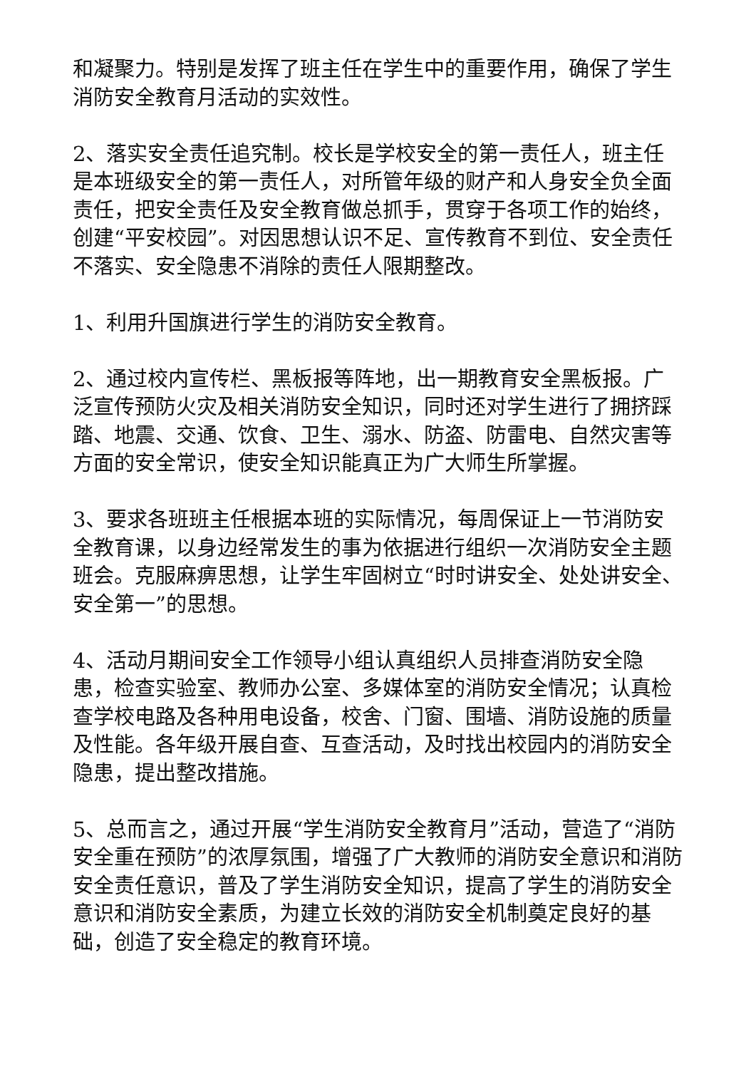和凝聚力。特别是发挥了班主任在学生中的重要作用，确保了学生消防安全教育月活动的实效性。
2、落实安全责任追究制。校长是学校安全的第一责任人，班主任是本班级安全的第一责任人，对所管年级的财产和人身安全负全面责任，把安全责任及安全教育做总抓手，贯穿于各项工作的始终，创建“平安校园”。对因思想认识不足、宣传教育不到位、安全责任不落实、安全隐患不消除的责任人限期整改。
1、利用升国旗进行学生的消防安全教育。
2、通过校内宣传栏、黑板报等阵地，出一期教育安全黑板报。广泛宣传预防火灾及相关消防安全知识，同时还对学生进行了拥挤踩踏、地震、交通、饮食、卫生、溺水、防盗、防雷电、自然灾害等方面的安全常识，使安全知识能真正为广大师生所掌握。
3、要求各班班主任根据本班的实际情况，每周保证上一节消防安全教育课，以身边经常发生的事为依据进行组织一次消防安全主题班会。克服麻痹思想，让学生牢固树立“时时讲安全、处处讲安全、安全第一”的思想。
4、活动月期间安全工作领导小组认真组织人员排查消防安全隐患，检查实验室、教师办公室、多媒体室的消防安全情况；认真检查学校电路及各种用电设备，校舍、门窗、围墙、消防设施的质量及性能。各年级开展自查、互查活动，及时找出校园内的消防安全隐患，提出整改措施。
5、总而言之，通过开展“学生消防安全教育月”活动，营造了“消防安全重在预防”的浓厚氛围，增强了广大教师的消防安全意识和消防安全责任意识，普及了学生消防安全知识，提高了学生的消防安全意识和消防安全素质，为建立长效的消防安全机制奠定良好的基础，创造了安全稳定的教育环境。